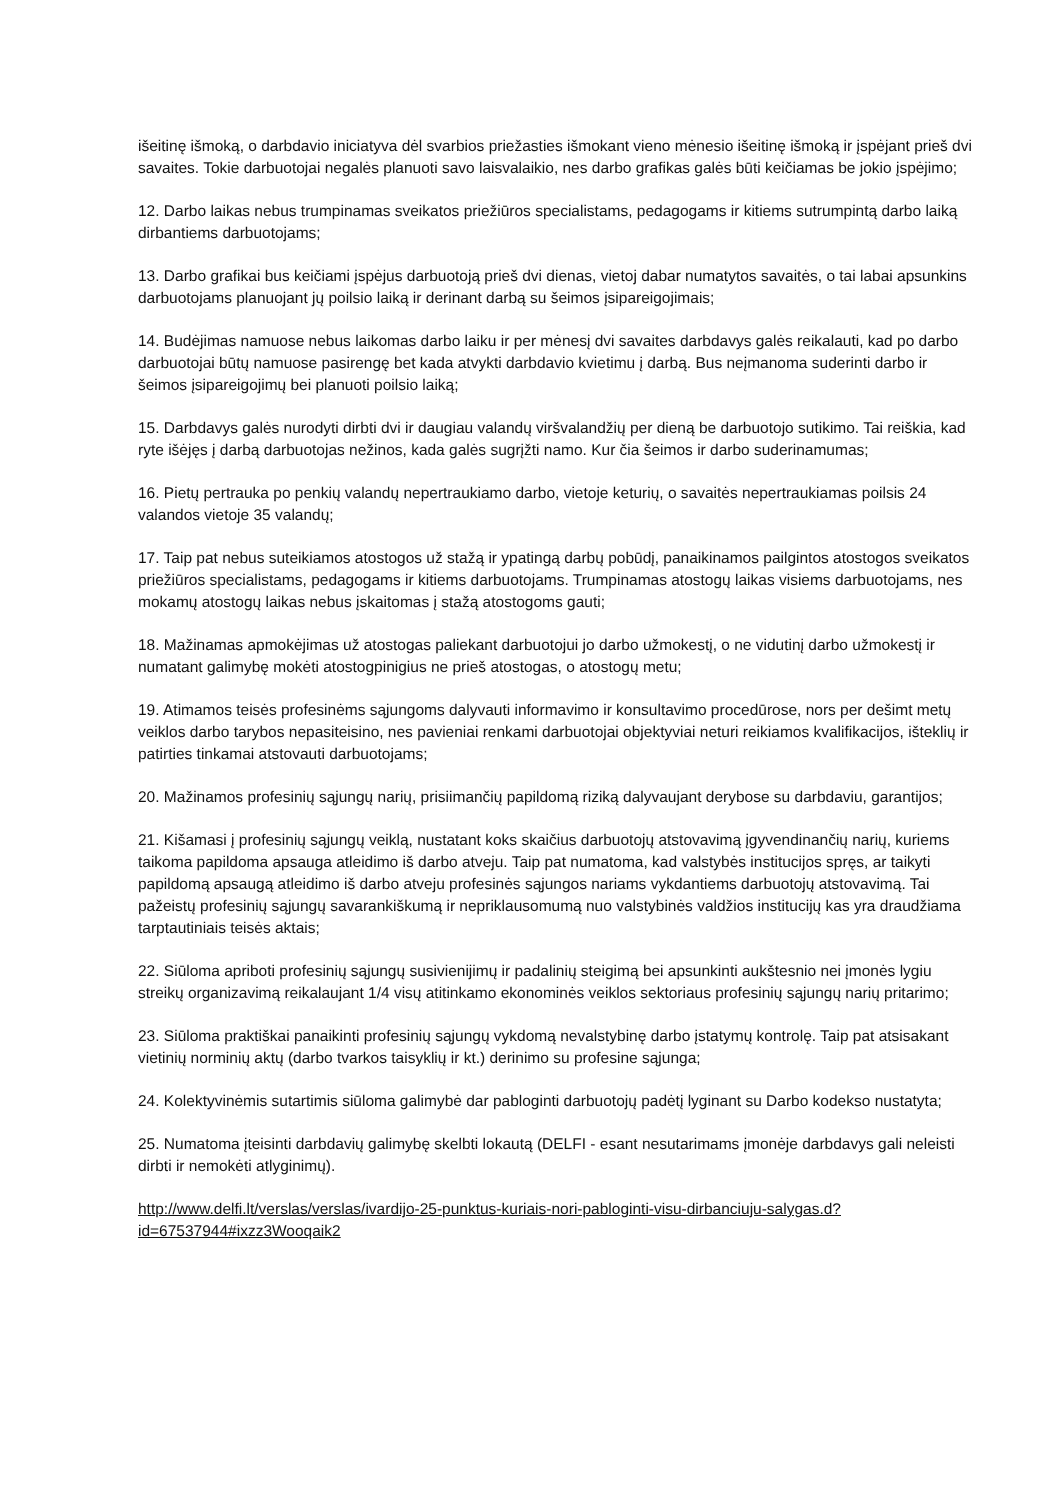išeitinę išmoką, o darbdavio iniciatyva dėl svarbios priežasties išmokant vieno mėnesio išeitinę išmoką ir įspėjant prieš dvi savaites. Tokie darbuotojai negalės planuoti savo laisvalaikio, nes darbo grafikas galės būti keičiamas be jokio įspėjimo;
12. Darbo laikas nebus trumpinamas sveikatos priežiūros specialistams, pedagogams ir kitiems sutrumpintą darbo laiką dirbantiems darbuotojams;
13. Darbo grafikai bus keičiami įspėjus darbuotoją prieš dvi dienas, vietoj dabar numatytos savaitės, o tai labai apsunkins darbuotojams planuojant jų poilsio laiką ir derinant darbą su šeimos įsipareigojimais;
14. Budėjimas namuose nebus laikomas darbo laiku ir per mėnesį dvi savaites darbdavys galės reikalauti, kad po darbo darbuotojai būtų namuose pasirengę bet kada atvykti darbdavio kvietimu į darbą. Bus neįmanoma suderinti darbo ir šeimos įsipareigojimų bei planuoti poilsio laiką;
15. Darbdavys galės nurodyti dirbti dvi ir daugiau valandų viršvalandžių per dieną be darbuotojo sutikimo. Tai reiškia, kad ryte išėjęs į darbą darbuotojas nežinos, kada galės sugrįžti namo. Kur čia šeimos ir darbo suderinamumas;
16. Pietų pertrauka po penkių valandų nepertraukiamo darbo, vietoje keturių, o savaitės nepertraukiamas poilsis 24 valandos vietoje 35 valandų;
17. Taip pat nebus suteikiamos atostogos už stažą ir ypatingą darbų pobūdį, panaikinamos pailgintos atostogos sveikatos priežiūros specialistams, pedagogams ir kitiems darbuotojams. Trumpinamas atostogų laikas visiems darbuotojams, nes mokamų atostogų laikas nebus įskaitomas į stažą atostogoms gauti;
18. Mažinamas apmokėjimas už atostogas paliekant darbuotojui jo darbo užmokestį, o ne vidutinį darbo užmokestį ir numatant galimybę mokėti atostogpinigius ne prieš atostogas, o atostogų metu;
19. Atimamos teisės profesinėms sąjungoms dalyvauti informavimo ir konsultavimo procedūrose, nors per dešimt metų veiklos darbo tarybos nepasiteisino, nes pavieniai renkami darbuotojai objektyviai neturi reikiamos kvalifikacijos, išteklių ir patirties tinkamai atstovauti darbuotojams;
20. Mažinamos profesinių sąjungų narių, prisiimančių papildomą riziką dalyvaujant derybose su darbdaviu, garantijos;
21. Kišamasi į profesinių sąjungų veiklą, nustatant koks skaičius darbuotojų atstovavimą įgyvendinančių narių, kuriems taikoma papildoma apsauga atleidimo iš darbo atveju. Taip pat numatoma, kad valstybės institucijos spręs, ar taikyti papildomą apsaugą atleidimo iš darbo atveju profesinės sąjungos nariams vykdantiems darbuotojų atstovavimą. Tai pažeistų profesinių sąjungų savarankiškumą ir nepriklausomumą nuo valstybinės valdžios institucijų kas yra draudžiama tarptautiniais teisės aktais;
22. Siūloma apriboti profesinių sąjungų susivienijimų ir padalinių steigimą bei apsunkinti aukštesnio nei įmonės lygiu streikų organizavimą reikalaujant 1/4 visų atitinkamo ekonominės veiklos sektoriaus profesinių sąjungų narių pritarimo;
23. Siūloma praktiškai panaikinti profesinių sąjungų vykdomą nevalstybinę darbo įstatymų kontrolę. Taip pat atsisakant vietinių norminių aktų (darbo tvarkos taisyklių ir kt.) derinimo su profesine sąjunga;
24. Kolektyvinėmis sutartimis siūloma galimybė dar pabloginti darbuotojų padėtį lyginant su Darbo kodekso nustatyta;
25. Numatoma įteisinti darbdavių galimybę skelbti lokautą (DELFI - esant nesutarimams įmonėje darbdavys gali neleisti dirbti ir nemokėti atlyginimų).
http://www.delfi.lt/verslas/verslas/ivardijo-25-punktus-kuriais-nori-pabloginti-visu-dirbanciuju-salygas.d?id=67537944#ixzz3Wooqaik2